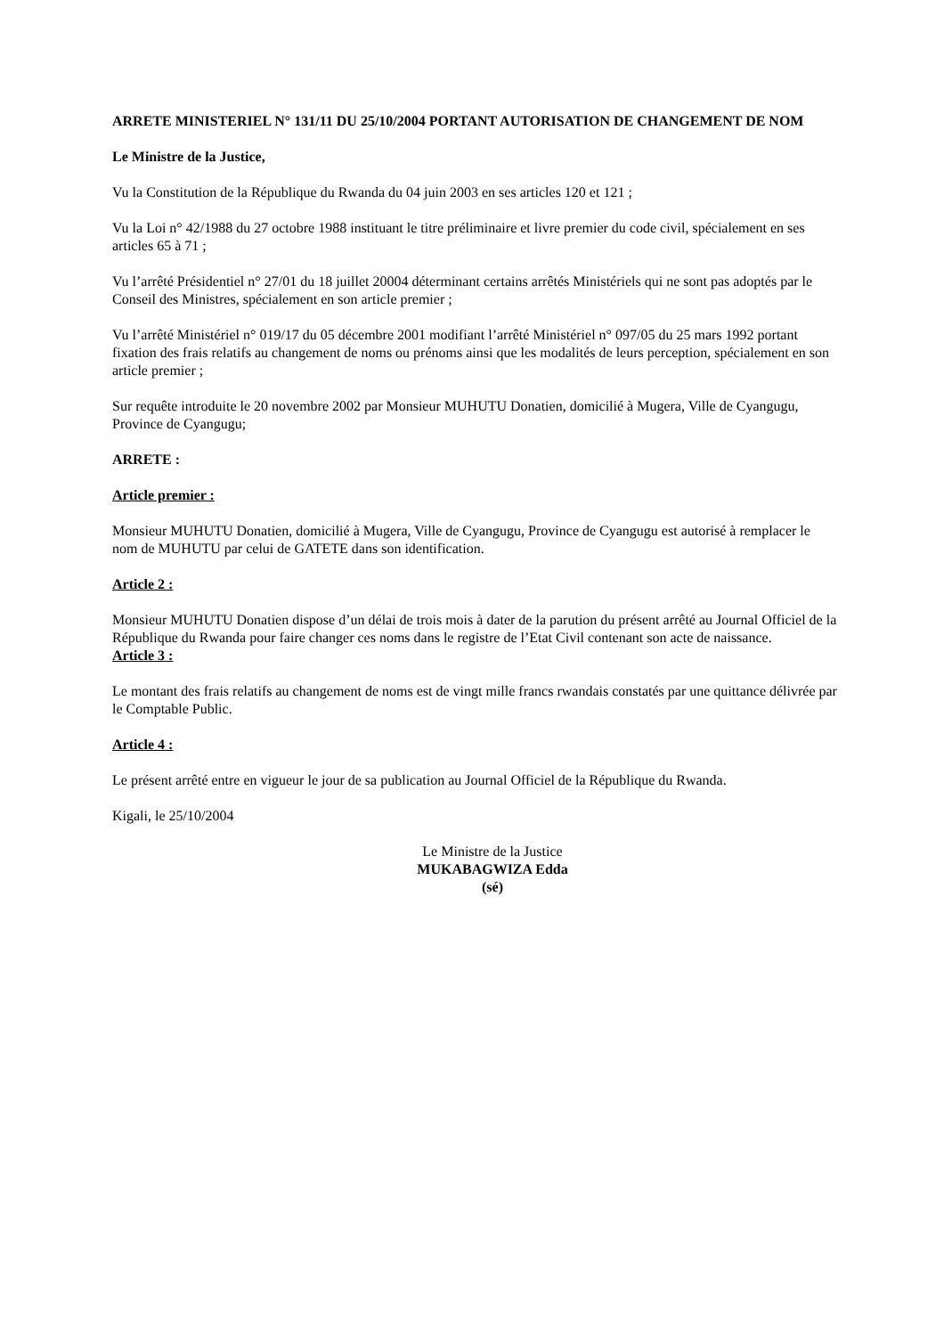ARRETE MINISTERIEL N° 131/11 DU 25/10/2004 PORTANT AUTORISATION DE CHANGEMENT DE NOM
Le Ministre de la Justice,
Vu la Constitution de la République du Rwanda du 04 juin 2003 en ses articles 120 et 121 ;
Vu la Loi n° 42/1988 du 27 octobre 1988 instituant le titre préliminaire et livre premier du code civil, spécialement en ses articles 65 à 71 ;
Vu l’arrêté Présidentiel n° 27/01 du 18 juillet 20004 déterminant certains arrêtés Ministériels qui ne sont pas adoptés par le Conseil des Ministres, spécialement en son article premier ;
Vu l’arrêté Ministériel n° 019/17 du 05 décembre 2001 modifiant l’arrêté Ministériel n° 097/05 du 25 mars 1992 portant fixation des frais relatifs au changement de noms ou prénoms ainsi que les modalités de leurs perception, spécialement en son article premier ;
Sur requête introduite le 20 novembre 2002 par Monsieur MUHUTU Donatien, domicilié à Mugera, Ville de Cyangugu, Province de Cyangugu;
ARRETE :
Article premier :
Monsieur MUHUTU Donatien, domicilié à Mugera, Ville de Cyangugu, Province de Cyangugu est autorisé à remplacer le nom de MUHUTU par celui de GATETE dans son identification.
Article 2 :
Monsieur MUHUTU Donatien dispose d’un délai de trois mois à dater de la parution du présent arrêté au Journal Officiel de la République du Rwanda pour faire changer ces noms dans le registre de l’Etat Civil contenant son acte de naissance.
Article 3 :
Le montant des frais relatifs au changement de noms est de vingt mille francs rwandais constatés par une quittance délivrée par le Comptable Public.
Article 4 :
Le présent arrêté entre en vigueur le jour de sa publication au Journal Officiel de la République du Rwanda.
Kigali, le 25/10/2004
Le Ministre de la Justice
MUKABAGWIZA Edda
(sé)